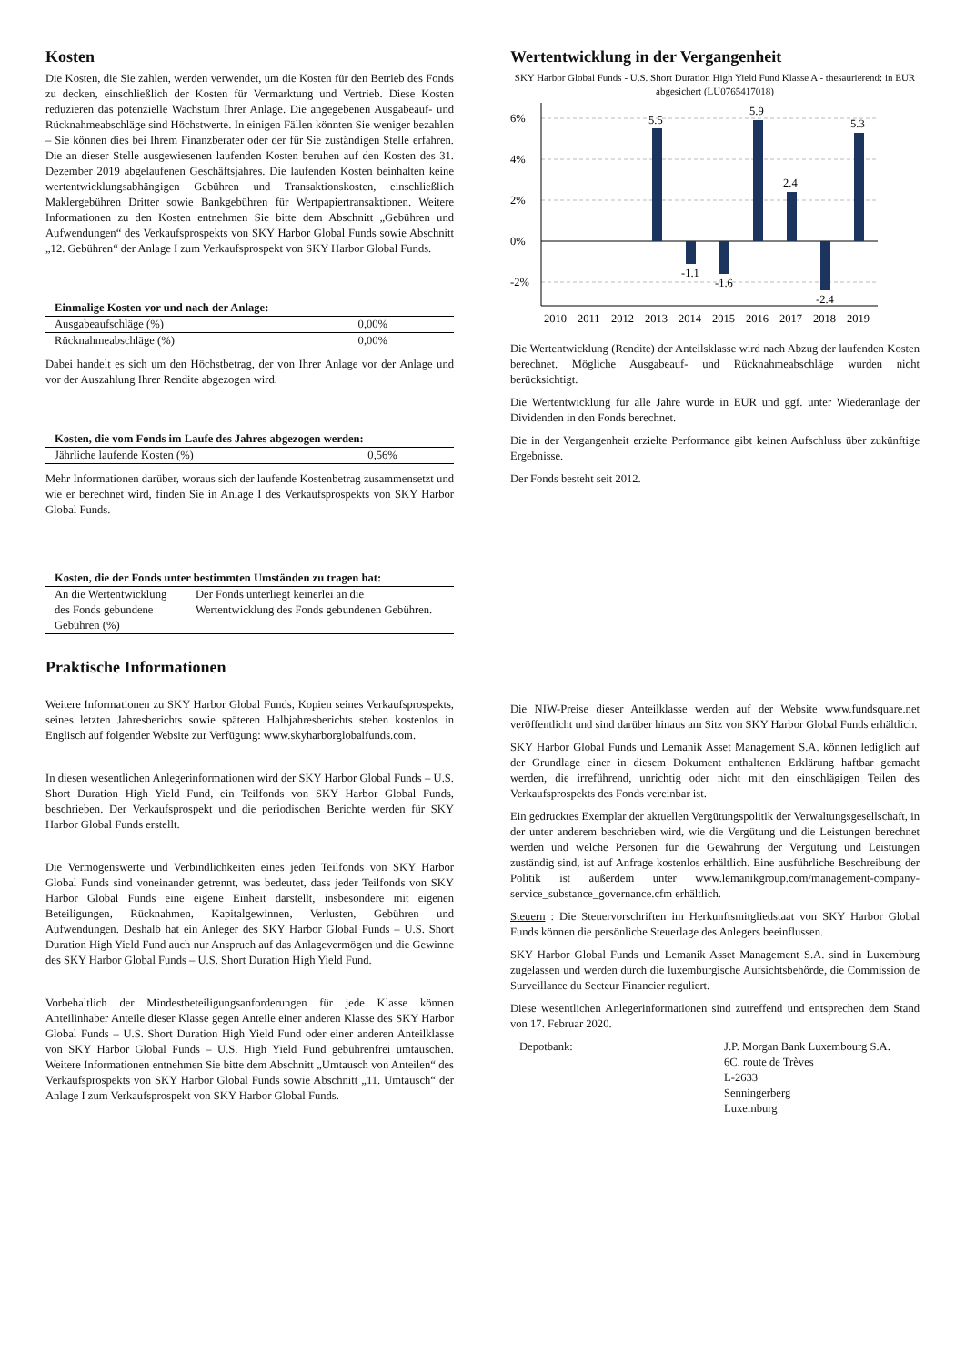Kosten
Die Kosten, die Sie zahlen, werden verwendet, um die Kosten für den Betrieb des Fonds zu decken, einschließlich der Kosten für Vermarktung und Vertrieb. Diese Kosten reduzieren das potenzielle Wachstum Ihrer Anlage. Die angegebenen Ausgabeauf- und Rücknahmeabschläge sind Höchstwerte. In einigen Fällen könnten Sie weniger bezahlen – Sie können dies bei Ihrem Finanzberater oder der für Sie zuständigen Stelle erfahren. Die an dieser Stelle ausgewiesenen laufenden Kosten beruhen auf den Kosten des 31. Dezember 2019 abgelaufenen Geschäftsjahres. Die laufenden Kosten beinhalten keine wertentwicklungsabhängigen Gebühren und Transaktionskosten, einschließlich Maklergebühren Dritter sowie Bankgebühren für Wertpapiertransaktionen. Weitere Informationen zu den Kosten entnehmen Sie bitte dem Abschnitt „Gebühren und Aufwendungen“ des Verkaufsprospekts von SKY Harbor Global Funds sowie Abschnitt „12. Gebühren“ der Anlage I zum Verkaufsprospekt von SKY Harbor Global Funds.
| Einmalige Kosten vor und nach der Anlage: | |
| --- | --- |
| Ausgabeaufschläge (%) | 0,00% |
| Rücknahmeabschläge (%) | 0,00% |
Dabei handelt es sich um den Höchstbetrag, der von Ihrer Anlage vor der Anlage und vor der Auszahlung Ihrer Rendite abgezogen wird.
| Kosten, die vom Fonds im Laufe des Jahres abgezogen werden: | |
| --- | --- |
| Jährliche laufende Kosten (%) | 0,56% |
Mehr Informationen darüber, woraus sich der laufende Kostenbetrag zusammensetzt und wie er berechnet wird, finden Sie in Anlage I des Verkaufsprospekts von SKY Harbor Global Funds.
| Kosten, die der Fonds unter bestimmten Umständen zu tragen hat: | |
| --- | --- |
| An die Wertentwicklung des Fonds gebundene Gebühren (%) | Der Fonds unterliegt keinerlei an die Wertentwicklung des Fonds gebundenen Gebühren. |
Praktische Informationen
Weitere Informationen zu SKY Harbor Global Funds, Kopien seines Verkaufsprospekts, seines letzten Jahresberichts sowie späteren Halbjahresberichts stehen kostenlos in Englisch auf folgender Website zur Verfügung: www.skyharborglobalfunds.com.
In diesen wesentlichen Anlegerinformationen wird der SKY Harbor Global Funds – U.S. Short Duration High Yield Fund, ein Teilfonds von SKY Harbor Global Funds, beschrieben. Der Verkaufsprospekt und die periodischen Berichte werden für SKY Harbor Global Funds erstellt.
Die Vermögenswerte und Verbindlichkeiten eines jeden Teilfonds von SKY Harbor Global Funds sind voneinander getrennt, was bedeutet, dass jeder Teilfonds von SKY Harbor Global Funds eine eigene Einheit darstellt, insbesondere mit eigenen Beteiligungen, Rücknahmen, Kapitalgewinnen, Verlusten, Gebühren und Aufwendungen. Deshalb hat ein Anleger des SKY Harbor Global Funds – U.S. Short Duration High Yield Fund auch nur Anspruch auf das Anlagevermögen und die Gewinne des SKY Harbor Global Funds – U.S. Short Duration High Yield Fund.
Vorbehaltlich der Mindestbeteiligungsanforderungen für jede Klasse können Anteilinhaber Anteile dieser Klasse gegen Anteile einer anderen Klasse des SKY Harbor Global Funds – U.S. Short Duration High Yield Fund oder einer anderen Anteilklasse von SKY Harbor Global Funds – U.S. High Yield Fund gebührenfrei umtauschen. Weitere Informationen entnehmen Sie bitte dem Abschnitt „Umtausch von Anteilen“ des Verkaufsprospekts von SKY Harbor Global Funds sowie Abschnitt „11. Umtausch“ der Anlage I zum Verkaufsprospekt von SKY Harbor Global Funds.
Wertentwicklung in der Vergangenheit
SKY Harbor Global Funds - U.S. Short Duration High Yield Fund Klasse A - thesaurierend: in EUR abgesichert (LU0765417018)
6%
4%
2%
0%
-2%
5.5
-1.1
-1.6
5.9
2.4
-2.4
5.3
2010
2011
2012
2013
2014
2015
2016
2017
2018
2019
Die Wertentwicklung (Rendite) der Anteilsklasse wird nach Abzug der laufenden Kosten berechnet. Mögliche Ausgabeauf- und Rücknahmeabschläge wurden nicht berücksichtigt.
Die Wertentwicklung für alle Jahre wurde in EUR und ggf. unter Wiederanlage der Dividenden in den Fonds berechnet.
Die in der Vergangenheit erzielte Performance gibt keinen Aufschluss über zukünftige Ergebnisse.
Der Fonds besteht seit 2012.
Die NIW-Preise dieser Anteilklasse werden auf der Website www.fundsquare.net veröffentlicht und sind darüber hinaus am Sitz von SKY Harbor Global Funds erhältlich.
SKY Harbor Global Funds und Lemanik Asset Management S.A. können lediglich auf der Grundlage einer in diesem Dokument enthaltenen Erklärung haftbar gemacht werden, die irreführend, unrichtig oder nicht mit den einschlägigen Teilen des Verkaufsprospekts des Fonds vereinbar ist.
Ein gedrucktes Exemplar der aktuellen Vergütungspolitik der Verwaltungsgesellschaft, in der unter anderem beschrieben wird, wie die Vergütung und die Leistungen berechnet werden und welche Personen für die Gewährung der Vergütung und Leistungen zuständig sind, ist auf Anfrage kostenlos erhältlich. Eine ausführliche Beschreibung der Politik ist außerdem unter www.lemanikgroup.com/management-company-service_substance_governance.cfm erhältlich.
Steuern : Die Steuervorschriften im Herkunftsmitgliedstaat von SKY Harbor Global Funds können die persönliche Steuerlage des Anlegers beeinflussen.
SKY Harbor Global Funds und Lemanik Asset Management S.A. sind in Luxemburg zugelassen und werden durch die luxemburgische Aufsichtsbehörde, die Commission de Surveillance du Secteur Financier reguliert.
Diese wesentlichen Anlegerinformationen sind zutreffend und entsprechen dem Stand von 17. Februar 2020.
Depotbank: J.P. Morgan Bank Luxembourg S.A.
6C, route de Trèves
L-2633
Senningerberg
Luxemburg